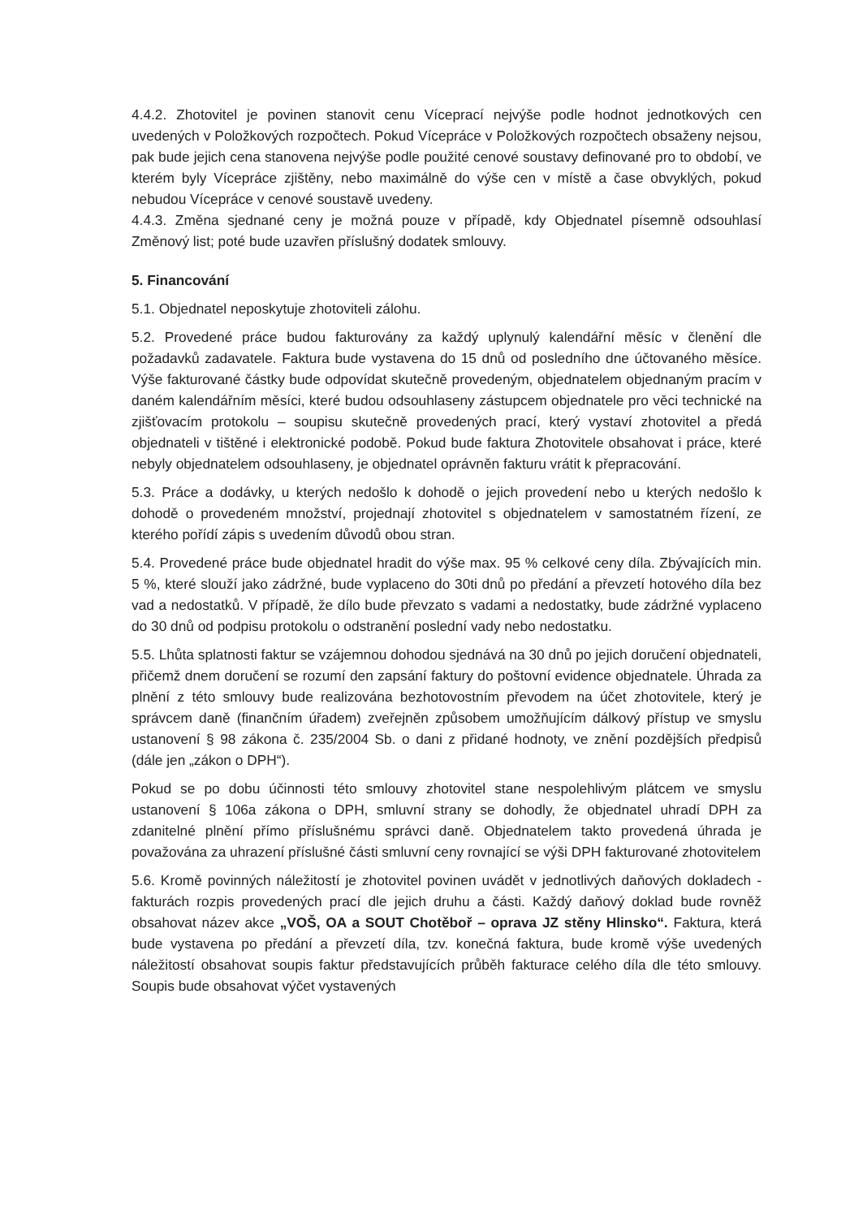4.4.2. Zhotovitel je povinen stanovit cenu Víceprací nejvýše podle hodnot jednotkových cen uvedených v Položkových rozpočtech. Pokud Vícepráce v Položkových rozpočtech obsaženy nejsou, pak bude jejich cena stanovena nejvýše podle použité cenové soustavy definované pro to období, ve kterém byly Vícepráce zjištěny, nebo maximálně do výše cen v místě a čase obvyklých, pokud nebudou Vícepráce v cenové soustavě uvedeny.
4.4.3. Změna sjednané ceny je možná pouze v případě, kdy Objednatel písemně odsouhlasí Změnový list; poté bude uzavřen příslušný dodatek smlouvy.
5. Financování
5.1. Objednatel neposkytuje zhotoviteli zálohu.
5.2. Provedené práce budou fakturovány za každý uplynulý kalendářní měsíc v členění dle požadavků zadavatele. Faktura bude vystavena do 15 dnů od posledního dne účtovaného měsíce. Výše fakturované částky bude odpovídat skutečně provedeným, objednatelem objednaným pracím v daném kalendářním měsíci, které budou odsouhlaseny zástupcem objednatele pro věci technické na zjišťovacím protokolu – soupisu skutečně provedených prací, který vystaví zhotovitel a předá objednateli v tištěné i elektronické podobě. Pokud bude faktura Zhotovitele obsahovat i práce, které nebyly objednatelem odsouhlaseny, je objednatel oprávněn fakturu vrátit k přepracování.
5.3. Práce a dodávky, u kterých nedošlo k dohodě o jejich provedení nebo u kterých nedošlo k dohodě o provedeném množství, projednají zhotovitel s objednatelem v samostatném řízení, ze kterého pořídí zápis s uvedením důvodů obou stran.
5.4. Provedené práce bude objednatel hradit do výše max. 95 % celkové ceny díla. Zbývajících min. 5 %, které slouží jako zádržné, bude vyplaceno do 30ti dnů po předání a převzetí hotového díla bez vad a nedostatků. V případě, že dílo bude převzato s vadami a nedostatky, bude zádržné vyplaceno do 30 dnů od podpisu protokolu o odstranění poslední vady nebo nedostatku.
5.5. Lhůta splatnosti faktur se vzájemnou dohodou sjednává na 30 dnů po jejich doručení objednateli, přičemž dnem doručení se rozumí den zapsání faktury do poštovní evidence objednatele. Úhrada za plnění z této smlouvy bude realizována bezhotovostním převodem na účet zhotovitele, který je správcem daně (finančním úřadem) zveřejněn způsobem umožňujícím dálkový přístup ve smyslu ustanovení § 98 zákona č. 235/2004 Sb. o dani z přidané hodnoty, ve znění pozdějších předpisů (dále jen „zákon o DPH“).
Pokud se po dobu účinnosti této smlouvy zhotovitel stane nespolehlivým plátcem ve smyslu ustanovení § 106a zákona o DPH, smluvní strany se dohodly, že objednatel uhradí DPH za zdanitelné plnění přímo příslušnému správci daně. Objednatelem takto provedená úhrada je považována za uhrazení příslušné části smluvní ceny rovnající se výši DPH fakturované zhotovitelem
5.6. Kromě povinných náležitostí je zhotovitel povinen uvádět v jednotlivých daňových dokladech - fakturách rozpis provedených prací dle jejich druhu a části. Každý daňový doklad bude rovněž obsahovat název akce „VOŠ, OA a SOUT Chotěboř – oprava JZ stěny Hlinsko“. Faktura, která bude vystavena po předání a převzetí díla, tzv. konečná faktura, bude kromě výše uvedených náležitostí obsahovat soupis faktur představujících průběh fakturace celého díla dle této smlouvy. Soupis bude obsahovat výčet vystavených